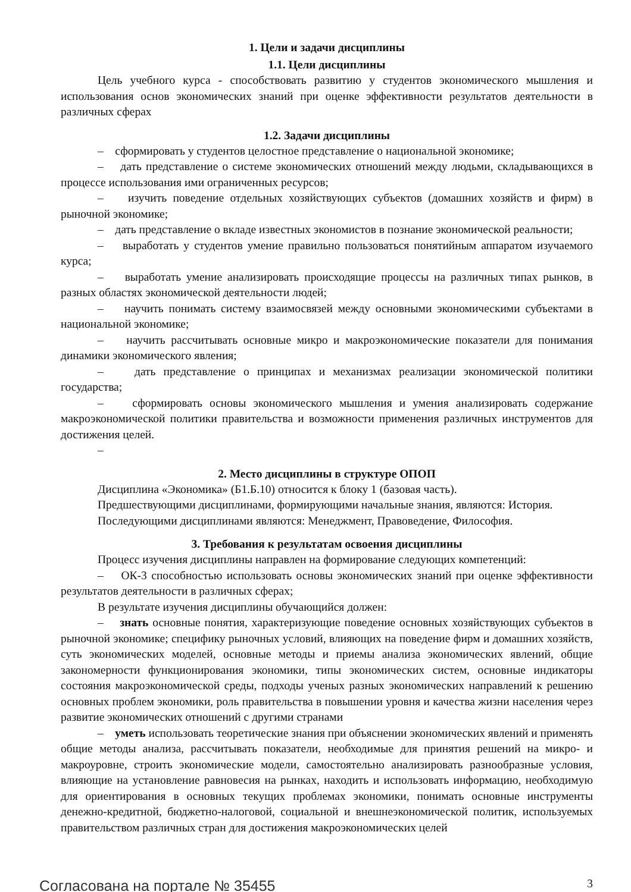1. Цели и задачи дисциплины
1.1. Цели дисциплины
Цель учебного курса - способствовать развитию у студентов экономического мышления и использования основ экономических знаний при оценке эффективности результатов деятельности в различных сферах
1.2. Задачи дисциплины
– сформировать у студентов целостное представление о национальной экономике;
– дать представление о системе экономических отношений между людьми, складывающихся в процессе использования ими ограниченных ресурсов;
– изучить поведение отдельных хозяйствующих субъектов (домашних хозяйств и фирм) в рыночной экономике;
– дать представление о вкладе известных экономистов в познание экономической реальности;
– выработать у студентов умение правильно пользоваться понятийным аппаратом изучаемого курса;
– выработать умение анализировать происходящие процессы на различных типах рынков, в разных областях экономической деятельности людей;
– научить понимать систему взаимосвязей между основными экономическими субъектами в национальной экономике;
– научить рассчитывать основные микро и макроэкономические показатели для понимания динамики экономического явления;
– дать представление о принципах и механизмах реализации экономической политики государства;
– сформировать основы экономического мышления и умения анализировать содержание макроэкономической политики правительства и возможности применения различных инструментов для достижения целей.
–
2. Место дисциплины в структуре ОПОП
Дисциплина «Экономика» (Б1.Б.10) относится к блоку 1 (базовая часть).
Предшествующими дисциплинами, формирующими начальные знания, являются: История.
Последующими дисциплинами являются: Менеджмент, Правоведение, Философия.
3. Требования к результатам освоения дисциплины
Процесс изучения дисциплины направлен на формирование следующих компетенций:
– ОК-3 способностью использовать основы экономических знаний при оценке эффективности результатов деятельности в различных сферах;
В результате изучения дисциплины обучающийся должен:
– знать основные понятия, характеризующие поведение основных хозяйствующих субъектов в рыночной экономике; специфику рыночных условий, влияющих на поведение фирм и домашних хозяйств, суть экономических моделей, основные методы и приемы анализа экономических явлений, общие закономерности функционирования экономики, типы экономических систем, основные индикаторы состояния макроэкономической среды, подходы ученых разных экономических направлений к решению основных проблем экономики, роль правительства в повышении уровня и качества жизни населения через развитие экономических отношений с другими странами
– уметь использовать теоретические знания при объяснении экономических явлений и применять общие методы анализа, рассчитывать показатели, необходимые для принятия решений на микро- и макроуровне, строить экономические модели, самостоятельно анализировать разнообразные условия, влияющие на установление равновесия на рынках, находить и использовать информацию, необходимую для ориентирования в основных текущих проблемах экономики, понимать основные инструменты денежно-кредитной, бюджетно-налоговой, социальной и внешнеэкономической политик, используемых правительством различных стран для достижения макроэкономических целей
Согласована на портале № 35455 3